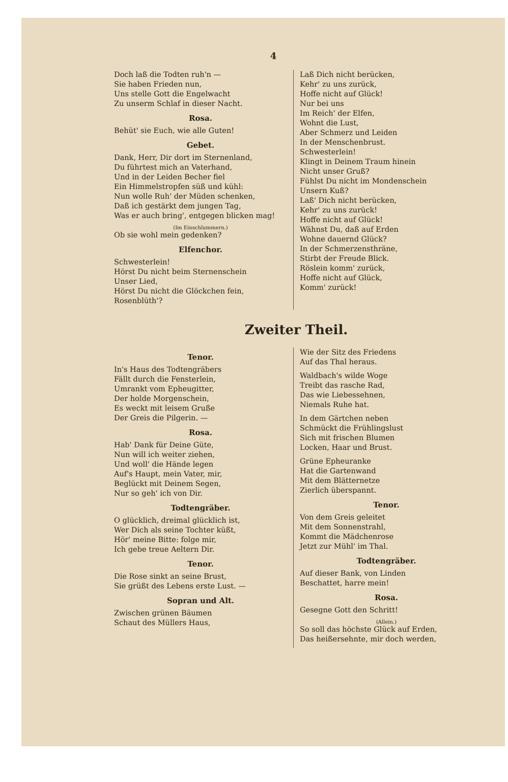4
Doch laß die Todten ruh'n —
Sie haben Frieden nun,
Uns stelle Gott die Engelwacht
Zu unserm Schlaf in dieser Nacht.
Rosa.
Behüt' sie Euch, wie alle Guten!
Gebet.
Dank, Herr, Dir dort im Sternenland,
Du führtest mich an Vaterhand,
Und in der Leiden Becher fiel
Ein Himmelstropfen süß und kühl:
Nun wolle Ruh' der Müden schenken,
Daß ich gestärkt dem jungen Tag,
Was er auch bring', entgegen blicken mag!
(Im Einschlummern.)
Ob sie wohl mein gedenken?
Elfenchor.
Schwesterlein!
Hörst Du nicht beim Sternenschein
Unser Lied,
Hörst Du nicht die Glöckchen fein,
Rosenblüth'?
Laß Dich nicht berücken,
Kehr' zu uns zurück,
Hoffe nicht auf Glück!
Nur bei uns
Im Reich' der Elfen,
Wohnt die Lust,
Aber Schmerz und Leiden
In der Menschenbrust.
Schwesterlein!
Klingt in Deinem Traum hinein
Nicht unser Gruß?
Fühlst Du nicht im Mondenschein
Unsern Kuß?
Laß' Dich nicht berücken,
Kehr' zu uns zurück!
Hoffe nicht auf Glück!
Wähnst Du, daß auf Erden
Wohne dauernd Glück?
In der Schmerzensthräne,
Stirbt der Freude Blick.
Röslein komm' zurück,
Hoffe nicht auf Glück,
Komm' zurück!
Zweiter Theil.
Tenor.
In's Haus des Todtengräbers
Fällt durch die Fensterlein,
Umrankt vom Epheugitter,
Der holde Morgenschein,
Es weckt mit leisem Gruße
Der Greis die Pilgerin. —
Rosa.
Hab' Dank für Deine Güte,
Nun will ich weiter ziehen,
Und woll' die Hände legen
Auf's Haupt, mein Vater, mir,
Beglückt mit Deinem Segen,
Nur so geh' ich von Dir.
Todtengräber.
O glücklich, dreimal glücklich ist,
Wer Dich als seine Tochter küßt,
Hör' meine Bitte: folge mir,
Ich gebe treue Aeltern Dir.
Tenor.
Die Rose sinkt an seine Brust,
Sie grüßt des Lebens erste Lust. —
Sopran und Alt.
Zwischen grünen Bäumen
Schaut des Müllers Haus,
Wie der Sitz des Friedens
Auf das Thal heraus.
Waldbach's wilde Woge
Treibt das rasche Rad,
Das wie Liebessehnen,
Niemals Ruhe hat.
In dem Gärtchen neben
Schmückt die Frühlingslust
Sich mit frischen Blumen
Locken, Haar und Brust.
Grüne Epheuranke
Hat die Gartenwand
Mit dem Blätternetze
Zierlich überspannt.
Tenor.
Von dem Greis geleitet
Mit dem Sonnenstrahl,
Kommt die Mädchenrose
Jetzt zur Mühl' im Thal.
Todtengräber.
Auf dieser Bank, von Linden
Beschattet, harre mein!
Rosa.
Gesegne Gott den Schritt!
(Allein.)
So soll das höchste Glück auf Erden,
Das heißersehnte, mir doch werden,